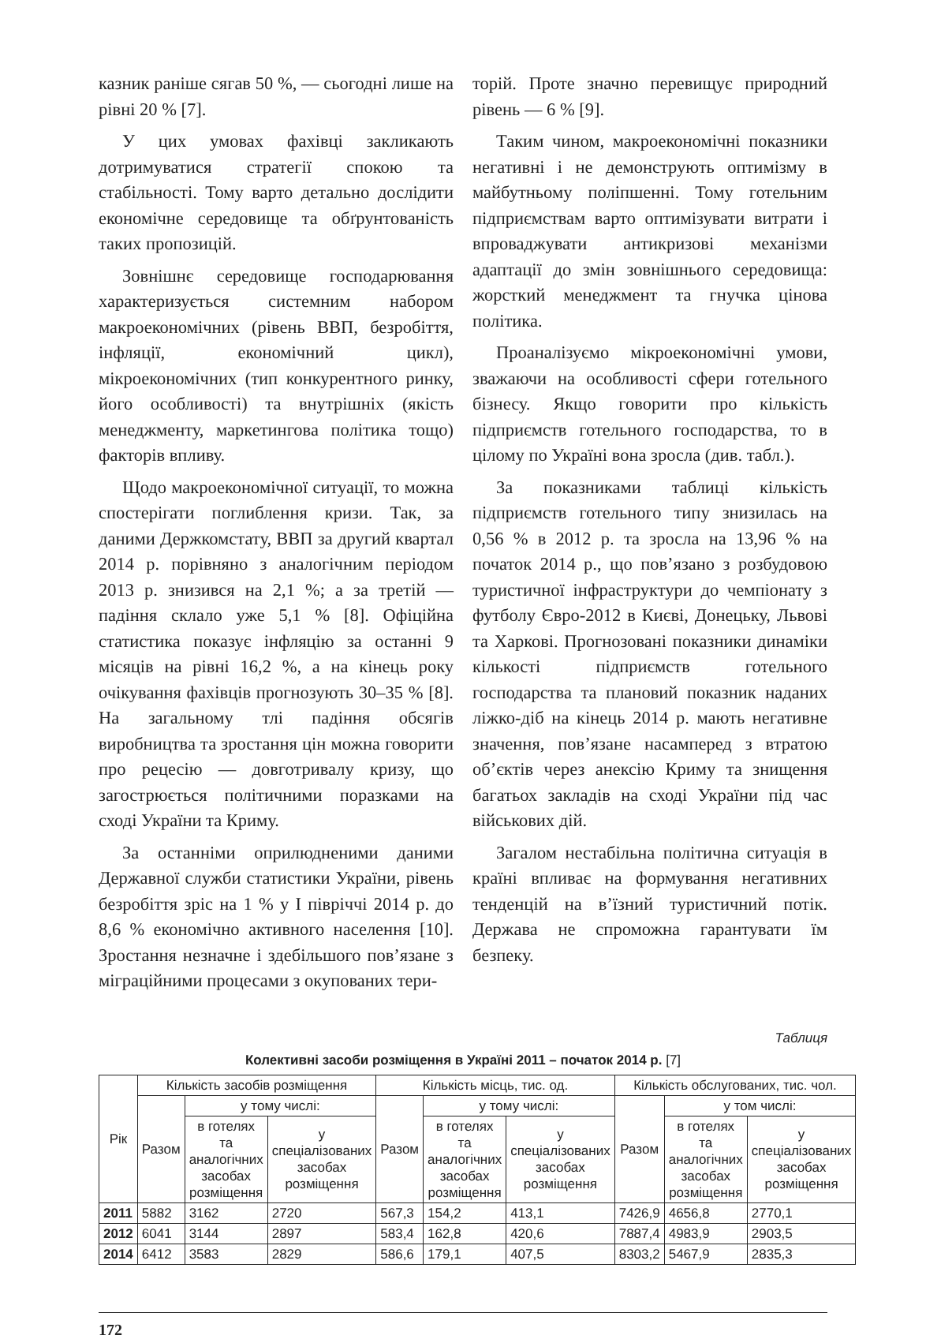казник раніше сягав 50 %, — сьогодні лише на рівні 20 % [7].
У цих умовах фахівці закликають дотримуватися стратегії спокою та стабільності. Тому варто детально дослідити економічне середовище та обґрунтованість таких пропозицій.
Зовнішнє середовище господарювання характеризується системним набором макроекономічних (рівень ВВП, безробіття, інфляції, економічний цикл), мікроекономічних (тип конкурентного ринку, його особливості) та внутрішніх (якість менеджменту, маркетингова політика тощо) факторів впливу.
Щодо макроекономічної ситуації, то можна спостерігати поглиблення кризи. Так, за даними Держкомстату, ВВП за другий квартал 2014 р. порівняно з аналогічним періодом 2013 р. знизився на 2,1 %; а за третій — падіння склало уже 5,1 % [8]. Офіційна статистика показує інфляцію за останні 9 місяців на рівні 16,2 %, а на кінець року очікування фахівців прогнозують 30–35 % [8]. На загальному тлі падіння обсягів виробництва та зростання цін можна говорити про рецесію — довготривалу кризу, що загострюється політичними поразками на сході України та Криму.
За останніми оприлюдненими даними Державної служби статистики України, рівень безробіття зріс на 1 % у І півріччі 2014 р. до 8,6 % економічно активного населення [10]. Зростання незначне і здебільшого пов’язане з міграційними процесами з окупованих тери-
торій. Проте значно перевищує природний рівень — 6 % [9].
Таким чином, макроекономічні показники негативні і не демонструють оптимізму в майбутньому поліпшенні. Тому готельним підприємствам варто оптимізувати витрати і впроваджувати антикризові механізми адаптації до змін зовнішнього середовища: жорсткий менеджмент та гнучка цінова політика.
Проаналізуємо мікроекономічні умови, зважаючи на особливості сфери готельного бізнесу. Якщо говорити про кількість підприємств готельного господарства, то в цілому по Україні вона зросла (див. табл.).
За показниками таблиці кількість підприємств готельного типу знизилась на 0,56 % в 2012 р. та зросла на 13,96 % на початок 2014 р., що пов’язано з розбудовою туристичної інфраструктури до чемпіонату з футболу Євро-2012 в Києві, Донецьку, Львові та Харкові. Прогнозовані показники динаміки кількості підприємств готельного господарства та плановий показник наданих ліжко-діб на кінець 2014 р. мають негативне значення, пов’язане насамперед з втратою об’єктів через анексію Криму та знищення багатьох закладів на сході України під час військових дій.
Загалом нестабільна політична ситуація в країні впливає на формування негативних тенденцій на в’їзний туристичний потік. Держава не спроможна гарантувати їм безпеку.
Таблиця
Колективні засоби розміщення в Україні 2011 – початок 2014 р. [7]
| Рік | Кількість засобів розміщення | | | Кількість місць, тис. од. | | | Кількість обслугованих, тис. чол. | | |
| --- | --- | --- | --- | --- | --- | --- | --- | --- | --- |
| | Разом | у тому числі: | | Разом | у тому числі: | | Разом | у том числі: | |
| | | в готелях та аналогічних засобах розміщення | у спеціалізованих засобах розміщення | | в готелях та аналогічних засобах розміщення | у спеціалізованих засобах розміщення | | в готелях та аналогічних засобах розміщення | у спеціалізованих засобах розміщення |
| 2011 | 5882 | 3162 | 2720 | 567,3 | 154,2 | 413,1 | 7426,9 | 4656,8 | 2770,1 |
| 2012 | 6041 | 3144 | 2897 | 583,4 | 162,8 | 420,6 | 7887,4 | 4983,9 | 2903,5 |
| 2014 | 6412 | 3583 | 2829 | 586,6 | 179,1 | 407,5 | 8303,2 | 5467,9 | 2835,3 |
172